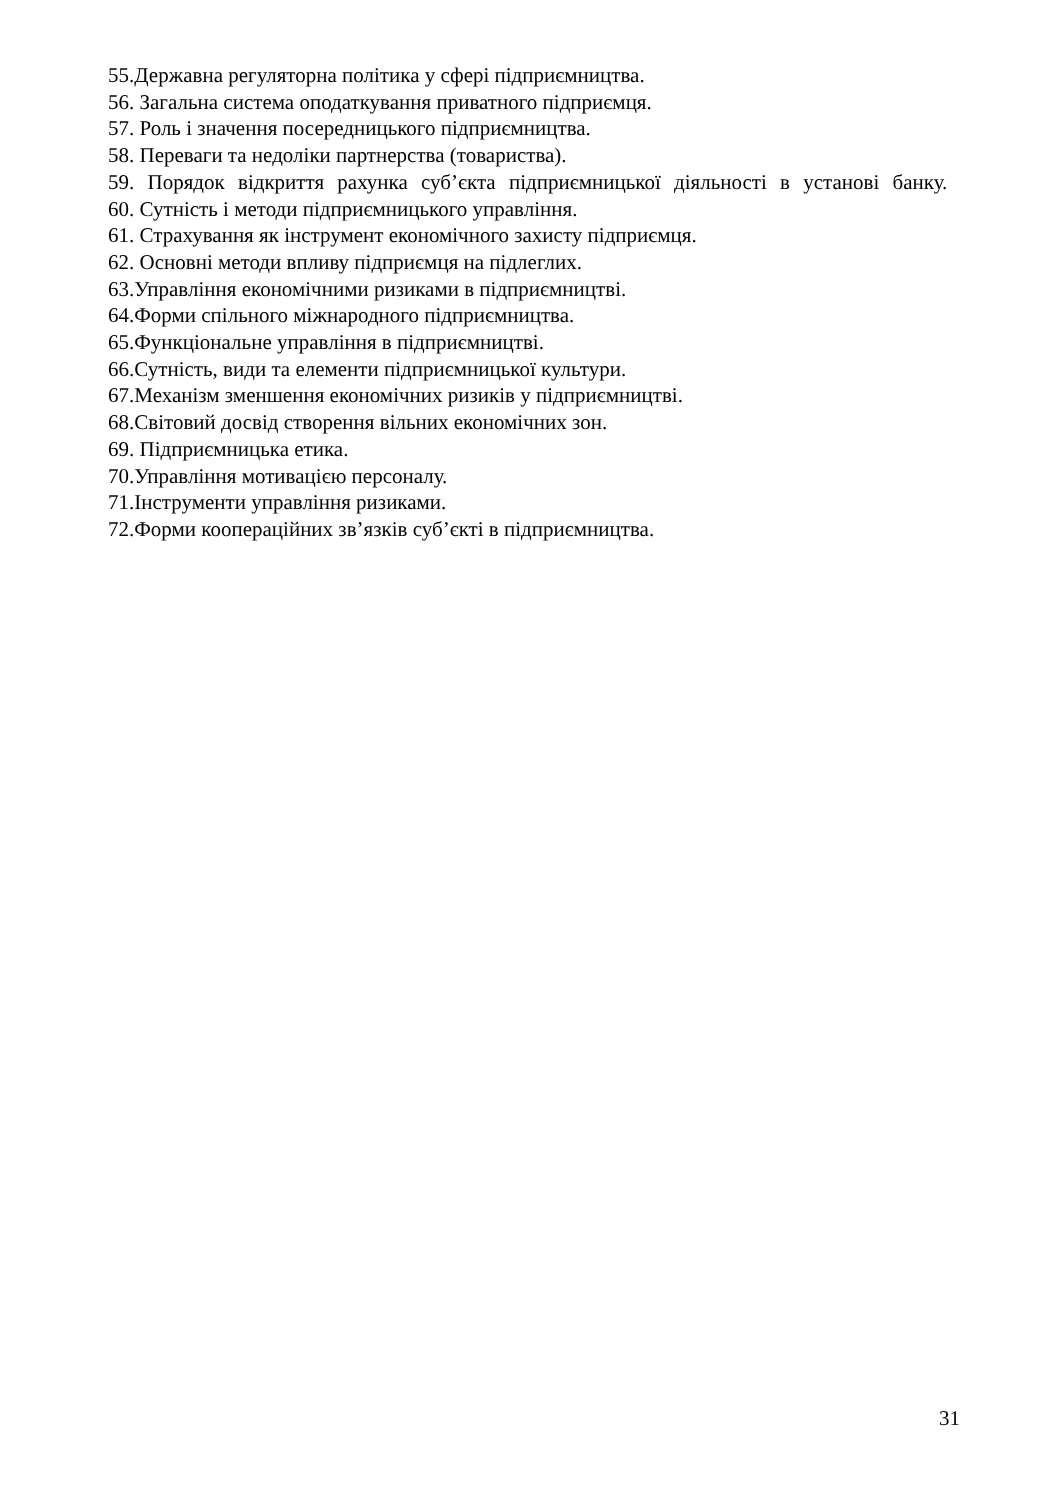55.Державна регуляторна політика у сфері підприємництва.
56. Загальна система оподаткування приватного підприємця.
57. Роль і значення посередницького підприємництва.
58. Переваги та недоліки партнерства (товариства).
59. Порядок відкриття рахунка суб’єкта підприємницької діяльності в установі банку.
60. Сутність і методи підприємницького управління.
61. Страхування як інструмент економічного захисту підприємця.
62. Основні методи впливу підприємця на підлеглих.
63.Управління економічними ризиками в підприємництві.
64.Форми спільного міжнародного підприємництва.
65.Функціональне управління в підприємництві.
66.Сутність, види та елементи підприємницької культури.
67.Механізм зменшення економічних ризиків у підприємництві.
68.Світовий досвід створення вільних економічних зон.
69. Підприємницька етика.
70.Управління мотивацією персоналу.
71.Інструменти управління ризиками.
72.Форми коопераційних зв’язків суб’єкті в підприємництва.
31